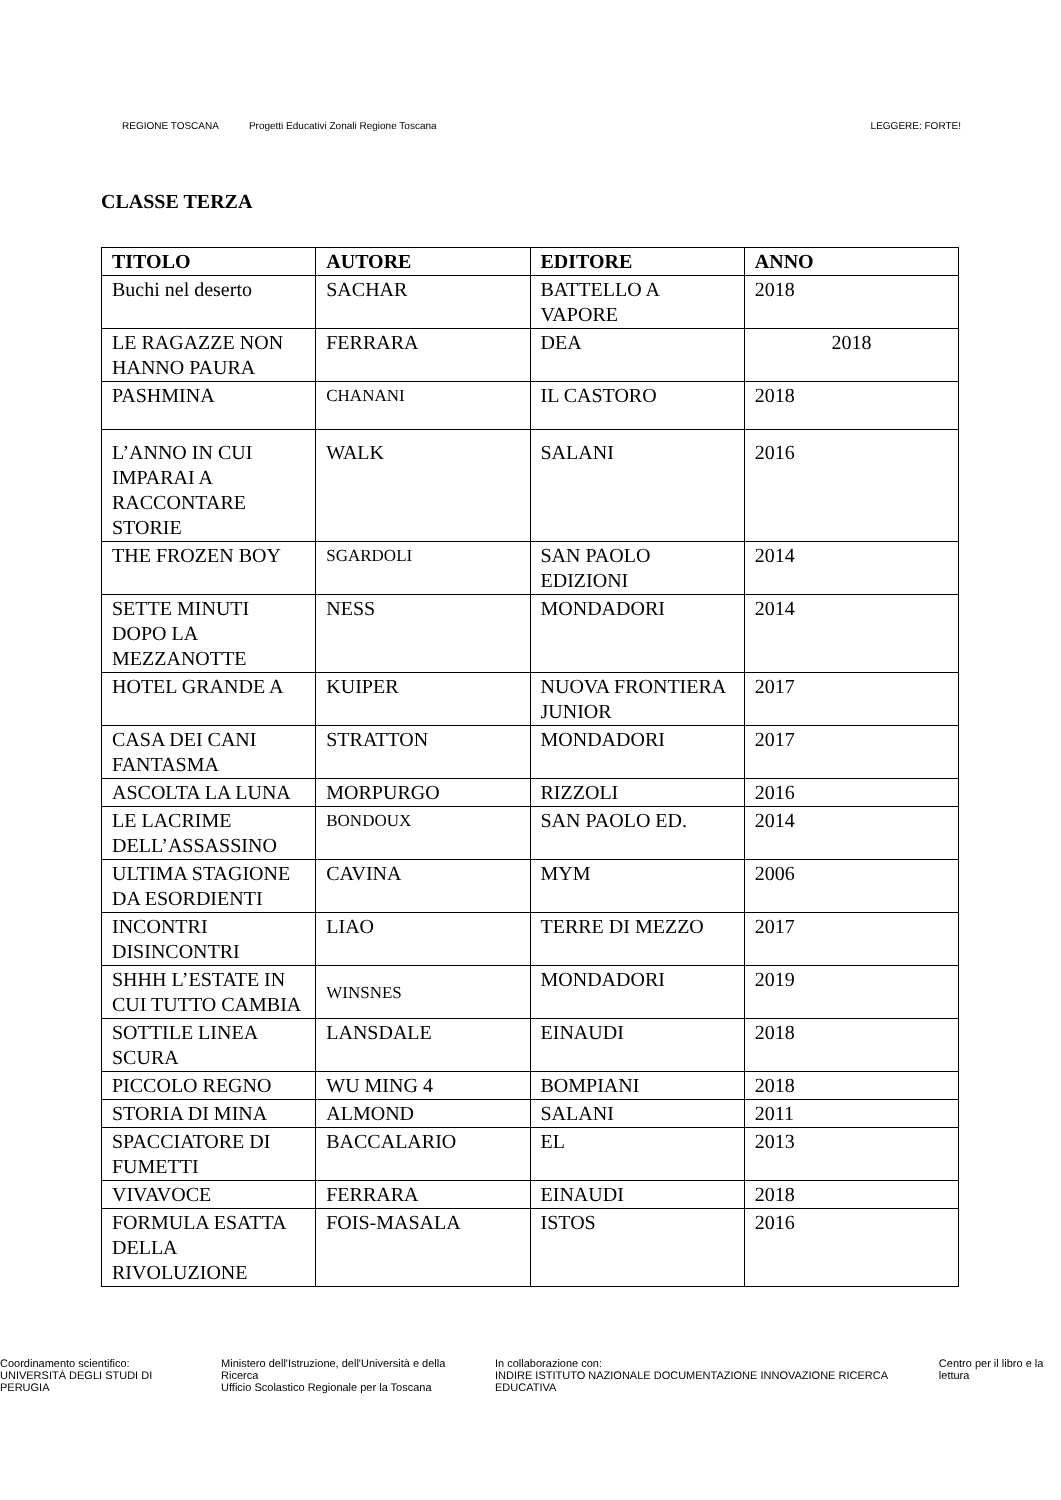REGIONE TOSCANA
Progetti Educativi Zonali Regione Toscana
LEGGERE: FORTE!
CLASSE TERZA
| TITOLO | AUTORE | EDITORE | ANNO |
| --- | --- | --- | --- |
| Buchi nel deserto | SACHAR | BATTELLO A VAPORE | 2018 |
| LE RAGAZZE NON HANNO PAURA | FERRARA | DEA | 2018 |
| PASHMINA | CHANANI | IL CASTORO | 2018 |
| L’ANNO IN CUI IMPARAI A RACCONTARE STORIE | WALK | SALANI | 2016 |
| THE FROZEN BOY | SGARDOLI | SAN PAOLO EDIZIONI | 2014 |
| SETTE MINUTI DOPO LA MEZZANOTTE | NESS | MONDADORI | 2014 |
| HOTEL GRANDE A | KUIPER | NUOVA FRONTIERA JUNIOR | 2017 |
| CASA DEI CANI FANTASMA | STRATTON | MONDADORI | 2017 |
| ASCOLTA LA LUNA | MORPURGO | RIZZOLI | 2016 |
| LE LACRIME DELL’ASSASSINO | BONDOUX | SAN PAOLO ED. | 2014 |
| ULTIMA STAGIONE DA ESORDIENTI | CAVINA | MYM | 2006 |
| INCONTRI DISINCONTRI | LIAO | TERRE DI MEZZO | 2017 |
| SHHH L’ESTATE IN CUI TUTTO CAMBIA | WINSNES | MONDADORI | 2019 |
| SOTTILE LINEA SCURA | LANSDALE | EINAUDI | 2018 |
| PICCOLO REGNO | WU MING 4 | BOMPIANI | 2018 |
| STORIA DI MINA | ALMOND | SALANI | 2011 |
| SPACCIATORE DI FUMETTI | BACCALARIO | EL | 2013 |
| VIVAVOCE | FERRARA | EINAUDI | 2018 |
| FORMULA ESATTA DELLA RIVOLUZIONE | FOIS-MASALA | ISTOS | 2016 |
Coordinamento scientifico:
UNIVERSITÀ DEGLI STUDI DI PERUGIA
Ministero dell'Istruzione, dell'Università e della Ricerca
Ufficio Scolastico Regionale per la Toscana
In collaborazione con:
INDIRE ISTITUTO NAZIONALE DOCUMENTAZIONE INNOVAZIONE RICERCA EDUCATIVA
Centro per il libro e la lettura